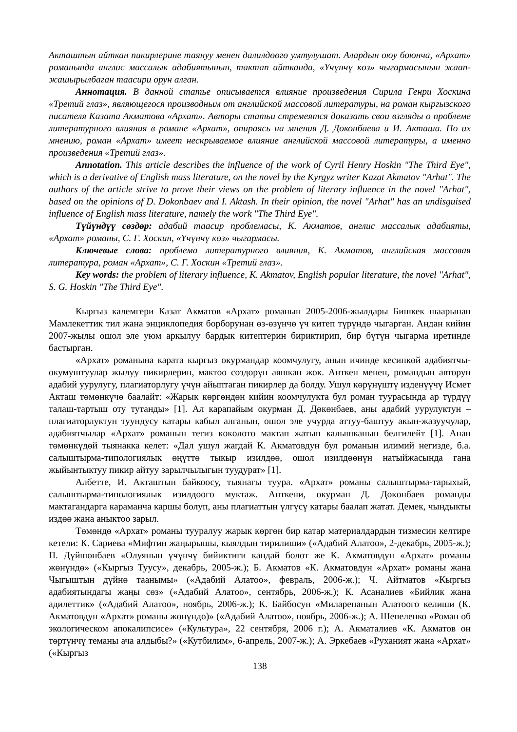Акташтын айткан пикирлерине таянуу менен далилдөөгө умтулушат. Алардын оюу боюнча, «Архат» романында англис массалык адабиятынын, тактап айтканда, «Үчүнчү көз» чыгармасынын жаап-жашырылбаган таасири орун алган.
Аннотация. В данной статье описывается влияние произведения Сирила Генри Хоскина «Третий глаз», являющегося производным от английской массовой литературы, на роман кыргызского писателя Казата Акматова «Архат». Авторы статьи стремеятся доказать свои взгляды о проблеме литературного влияния в романе «Архат», опираясь на мнения Д. Доконбаева и И. Акташа. По их мнению, роман «Архат» имеет нескрываемое влияние английской массовой литературы, а именно произведения «Третий глаз».
Annotation. This article describes the influence of the work of Cyril Henry Hoskin "The Third Eye", which is a derivative of English mass literature, on the novel by the Kyrgyz writer Kazat Akmatov "Arhat". The authors of the article strive to prove their views on the problem of literary influence in the novel "Arhat", based on the opinions of D. Dokonbaev and I. Aktash. In their opinion, the novel "Arhat" has an undisguised influence of English mass literature, namely the work "The Third Eye".
Түйүндүү сөздөр: адабий таасир проблемасы, К. Акматов, англис массалык адабияты, «Архат» романы, С. Г. Хоскин, «Үчүнчү көз» чыгармасы.
Ключевые слова: проблема литературного влияния, К. Акматов, английская массовая литература, роман «Архат», С. Г. Хоскин «Третий глаз».
Key words: the problem of literary influence, K. Akmatov, English popular literature, the novel "Arhat", S. G. Hoskin "The Third Eye".
Кыргыз калемгери Казат Акматов «Архат» романын 2005-2006-жылдары Бишкек шаарынан Мамлекеттик тил жана энциклопедия борборунан өз-өзүнчө үч китеп түрүндө чыгарган. Андан кийин 2007-жылы ошол эле уюм аркылуу бардык китептерин бириктирип, бир бүтүн чыгарма иретинде бастырган.
«Архат» романына карата кыргыз окурмандар коомчулугу, анын ичинде кесипкөй адабиятчы-окумуштуулар жылуу пикирлерин, мактоо сөздөрүн аяшкан жок. Анткен менен, романдын авторун адабий уурулугу, плагиаторлугу үчүн айыптаган пикирлер да болду. Ушул көрүнүштү изденүүчү Исмет Акташ төмөнкүчө баалайт: «Жарык көргөндөн кийин коомчулукта бул роман туурасында ар түрдүү талаш-тартыш оту тутанды» [1]. Ал карапайым окурман Д. Дөкөнбаев, аны адабий уурулуктун – плагиаторлуктун туундусу катары кабыл алганын, ошол эле учурда аттуу-баштуу акын-жазуучулар, адабиятчылар «Архат» романын тегиз көкөлөтө мактап жатып калышканын белгилейт [1]. Анан төмөнкүдөй тыянакка келет: «Дал ушул жагдай К. Акматовдун бул романын илимий негизде, б.а. салыштырма-типологиялык өңүттө тыкыр изилдөө, ошол изилдөөнүн натыйжасында гана жыйынтыктуу пикир айтуу зарылчылыгын туудурат» [1].
Албетте, И. Акташтын байкоосу, тыянагы туура. «Архат» романы салыштырма-тарыхый, салыштырма-типологиялык изилдөөгө муктаж. Анткени, окурман Д. Дөкөнбаев романды мактагандарга караманча каршы болуп, аны плагиаттын үлгүсү катары баалап жатат. Демек, чындыкты издөө жана аныктоо зарыл.
Төмөндө «Архат» романы тууралуу жарык көргөн бир катар материалдардын тизмесин келтире кетели: К. Сариева «Мифтин жаңырышы, кыялдын тирилиши» («Адабий Алатоо», 2-декабрь, 2005-ж.); П. Дүйшөнбаев «Олуянын үчүнчү бийиктиги кандай болот же К. Акматовдун «Архат» романы жөнүндө» («Кыргыз Туусу», декабрь, 2005-ж.); Б. Акматов «К. Акматовдун «Архат» романы жана Чыгыштын дүйнө таанымы» («Адабий Алатоо», февраль, 2006-ж.); Ч. Айтматов «Кыргыз адабиятындагы жаңы сөз» («Адабий Алатоо», сентябрь, 2006-ж.); К. Асаналиев «Бийлик жана адилеттик» («Адабий Алатоо», ноябрь, 2006-ж.); К. Байбосун «Миларепанын Алатоого келиши (К. Акматовдун «Архат» романы жөнүндө)» («Адабий Алатоо», ноябрь, 2006-ж.); А. Шепеленко «Роман об экологическом апокалипсисе» («Культура», 22 сентября, 2006 г.); А. Акматалиев «К. Акматов он төртүнчү теманы ача алдыбы?» («Кутбилим», 6-апрель, 2007-ж.); А. Эркебаев «Руханият жана «Архат» («Кыргыз
138